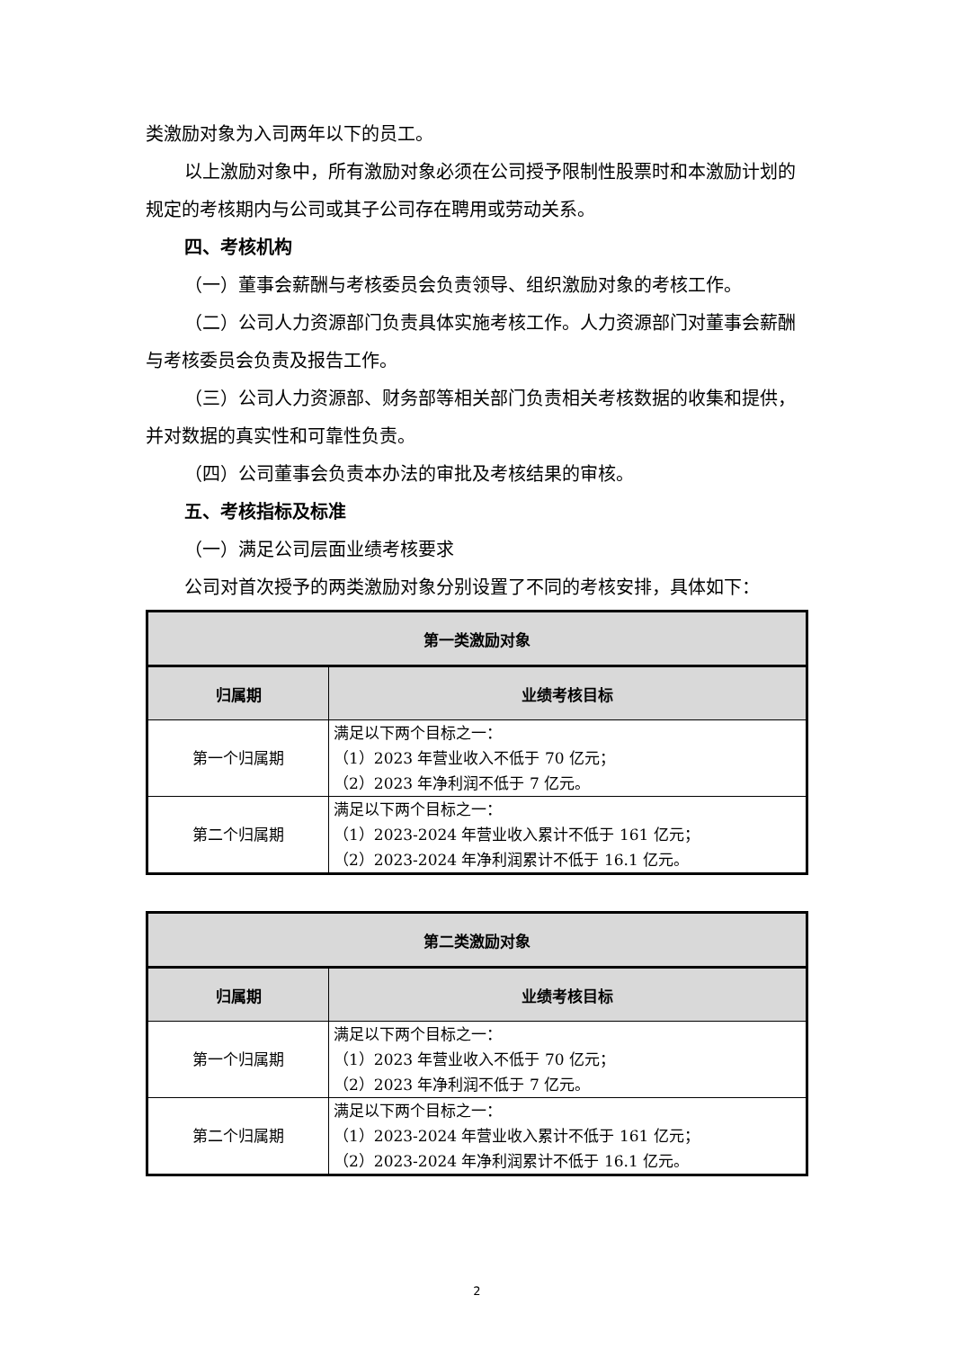类激励对象为入司两年以下的员工。
以上激励对象中，所有激励对象必须在公司授予限制性股票时和本激励计划的规定的考核期内与公司或其子公司存在聘用或劳动关系。
四、考核机构
（一）董事会薪酬与考核委员会负责领导、组织激励对象的考核工作。
（二）公司人力资源部门负责具体实施考核工作。人力资源部门对董事会薪酬与考核委员会负责及报告工作。
（三）公司人力资源部、财务部等相关部门负责相关考核数据的收集和提供，并对数据的真实性和可靠性负责。
（四）公司董事会负责本办法的审批及考核结果的审核。
五、考核指标及标准
（一）满足公司层面业绩考核要求
公司对首次授予的两类激励对象分别设置了不同的考核安排，具体如下：
| 第一类激励对象 | |
| --- | --- |
| 归属期 | 业绩考核目标 |
| 第一个归属期 | 满足以下两个目标之一： （1）2023 年营业收入不低于 70 亿元； （2）2023 年净利润不低于 7 亿元。 |
| 第二个归属期 | 满足以下两个目标之一： （1）2023-2024 年营业收入累计不低于 161 亿元； （2）2023-2024 年净利润累计不低于 16.1 亿元。 |
| 第二类激励对象 | |
| --- | --- |
| 归属期 | 业绩考核目标 |
| 第一个归属期 | 满足以下两个目标之一： （1）2023 年营业收入不低于 70 亿元； （2）2023 年净利润不低于 7 亿元。 |
| 第二个归属期 | 满足以下两个目标之一： （1）2023-2024 年营业收入累计不低于 161 亿元； （2）2023-2024 年净利润累计不低于 16.1 亿元。 |
2